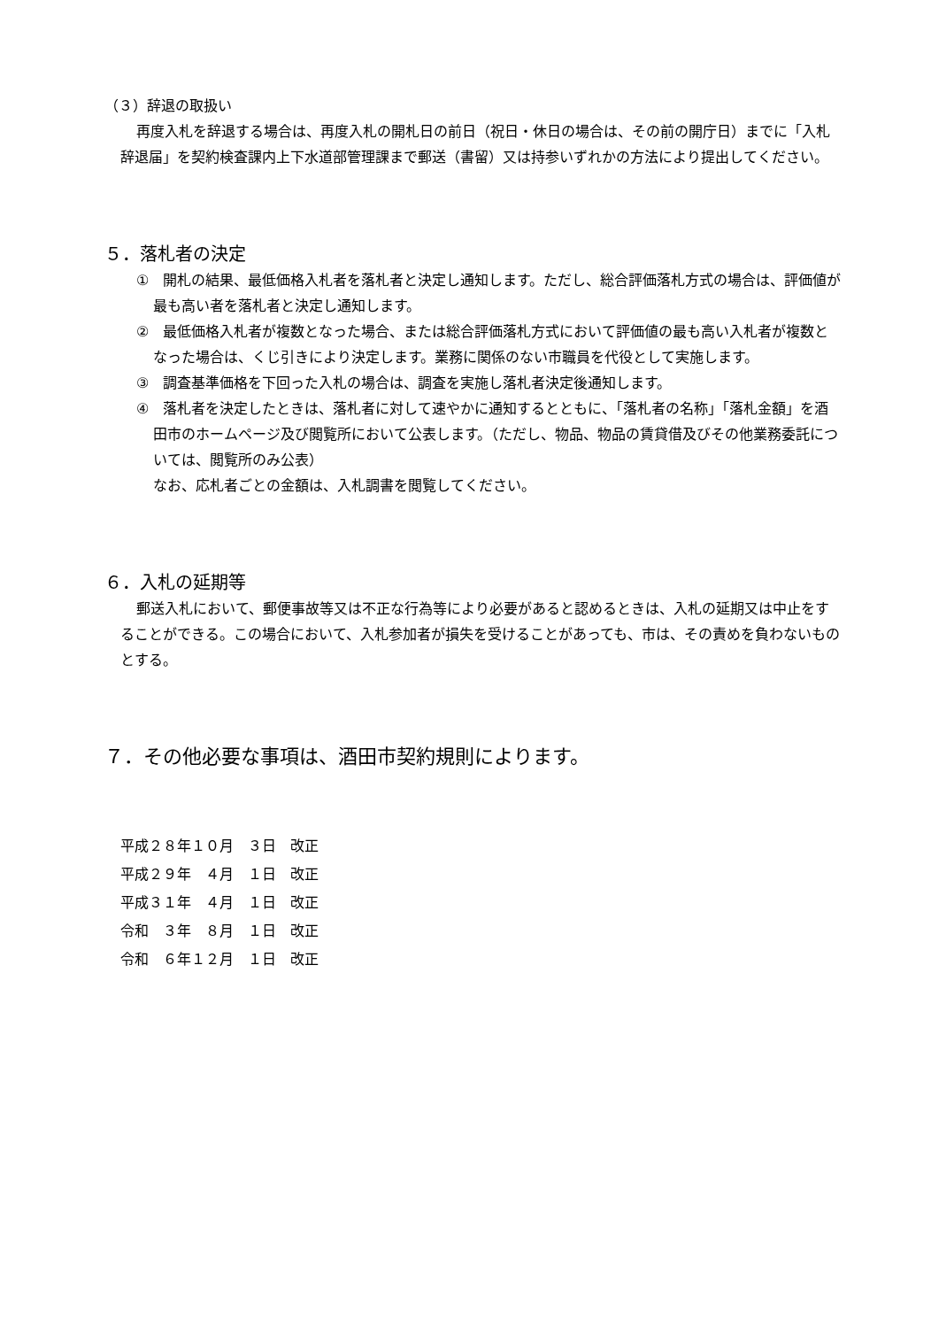（３）辞退の取扱い
再度入札を辞退する場合は、再度入札の開札日の前日（祝日・休日の場合は、その前の開庁日）までに「入札辞退届」を契約検査課内上下水道部管理課まで郵送（書留）又は持参いずれかの方法により提出してください。
５．落札者の決定
①　開札の結果、最低価格入札者を落札者と決定し通知します。ただし、総合評価落札方式の場合は、評価値が最も高い者を落札者と決定し通知します。
②　最低価格入札者が複数となった場合、または総合評価落札方式において評価値の最も高い入札者が複数となった場合は、くじ引きにより決定します。業務に関係のない市職員を代役として実施します。
③　調査基準価格を下回った入札の場合は、調査を実施し落札者決定後通知します。
④　落札者を決定したときは、落札者に対して速やかに通知するとともに、「落札者の名称」「落札金額」を酒田市のホームページ及び閲覧所において公表します。（ただし、物品、物品の賃貸借及びその他業務委託については、閲覧所のみ公表）
なお、応札者ごとの金額は、入札調書を閲覧してください。
６．入札の延期等
郵送入札において、郵便事故等又は不正な行為等により必要があると認めるときは、入札の延期又は中止をすることができる。この場合において、入札参加者が損失を受けることがあっても、市は、その責めを負わないものとする。
７．その他必要な事項は、酒田市契約規則によります。
平成２８年１０月　３日　改正
平成２９年　４月　１日　改正
平成３１年　４月　１日　改正
令和　３年　８月　１日　改正
令和　６年１２月　１日　改正